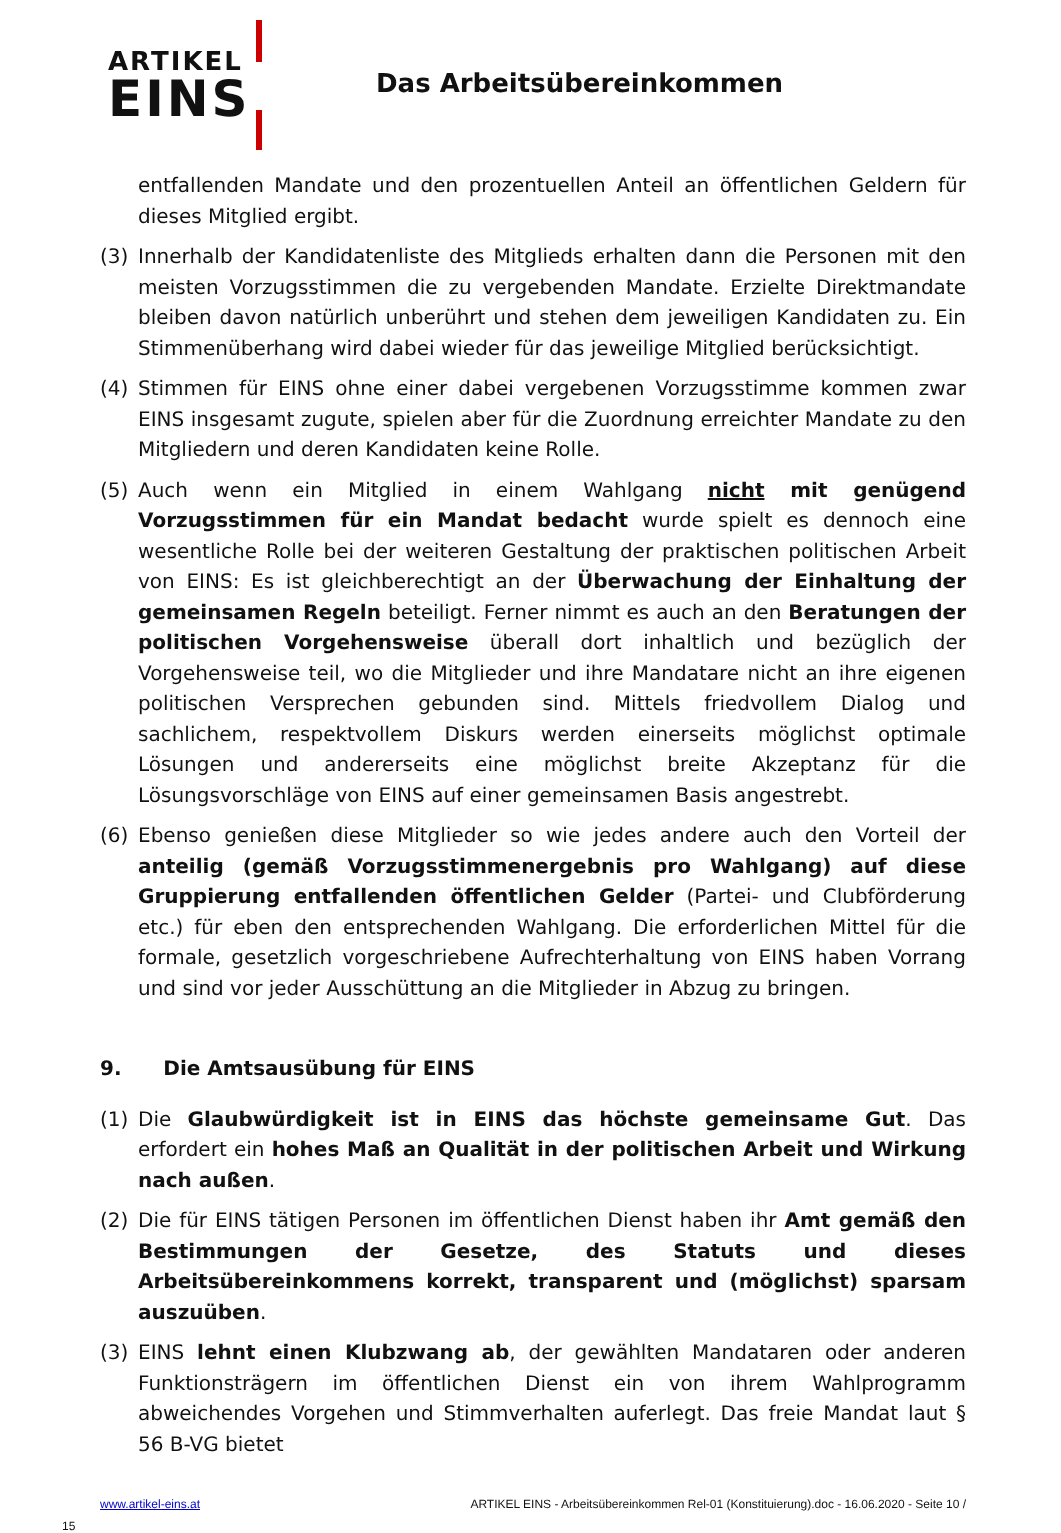ARTIKEL
EINS
Das Arbeitsübereinkommen
entfallenden Mandate und den prozentuellen Anteil an öffentlichen Geldern für dieses Mitglied ergibt.
(3) Innerhalb der Kandidatenliste des Mitglieds erhalten dann die Personen mit den meisten Vorzugsstimmen die zu vergebenden Mandate. Erzielte Direktmandate bleiben davon natürlich unberührt und stehen dem jeweiligen Kandidaten zu. Ein Stimmenüberhang wird dabei wieder für das jeweilige Mitglied berücksichtigt.
(4) Stimmen für EINS ohne einer dabei vergebenen Vorzugsstimme kommen zwar EINS insgesamt zugute, spielen aber für die Zuordnung erreichter Mandate zu den Mitgliedern und deren Kandidaten keine Rolle.
(5) Auch wenn ein Mitglied in einem Wahlgang nicht mit genügend Vorzugsstimmen für ein Mandat bedacht wurde spielt es dennoch eine wesentliche Rolle bei der weiteren Gestaltung der praktischen politischen Arbeit von EINS: Es ist gleichberechtigt an der Überwachung der Einhaltung der gemeinsamen Regeln beteiligt. Ferner nimmt es auch an den Beratungen der politischen Vorgehensweise überall dort inhaltlich und bezüglich der Vorgehensweise teil, wo die Mitglieder und ihre Mandatare nicht an ihre eigenen politischen Versprechen gebunden sind. Mittels friedvollem Dialog und sachlichem, respektvollem Diskurs werden einerseits möglichst optimale Lösungen und andererseits eine möglichst breite Akzeptanz für die Lösungsvorschläge von EINS auf einer gemeinsamen Basis angestrebt.
(6) Ebenso genießen diese Mitglieder so wie jedes andere auch den Vorteil der anteilig (gemäß Vorzugsstimmenergebnis pro Wahlgang) auf diese Gruppierung entfallenden öffentlichen Gelder (Partei- und Clubförderung etc.) für eben den entsprechenden Wahlgang. Die erforderlichen Mittel für die formale, gesetzlich vorgeschriebene Aufrechterhaltung von EINS haben Vorrang und sind vor jeder Ausschüttung an die Mitglieder in Abzug zu bringen.
9. Die Amtsausübung für EINS
(1) Die Glaubwürdigkeit ist in EINS das höchste gemeinsame Gut. Das erfordert ein hohes Maß an Qualität in der politischen Arbeit und Wirkung nach außen.
(2) Die für EINS tätigen Personen im öffentlichen Dienst haben ihr Amt gemäß den Bestimmungen der Gesetze, des Statuts und dieses Arbeitsübereinkommens korrekt, transparent und (möglichst) sparsam auszuüben.
(3) EINS lehnt einen Klubzwang ab, der gewählten Mandataren oder anderen Funktionsträgern im öffentlichen Dienst ein von ihrem Wahlprogramm abweichendes Vorgehen und Stimmverhalten auferlegt. Das freie Mandat laut § 56 B-VG bietet
www.artikel-eins.at ARTIKEL EINS - Arbeitsübereinkommen Rel-01 (Konstituierung).doc - 16.06.2020 - Seite 10 /
15